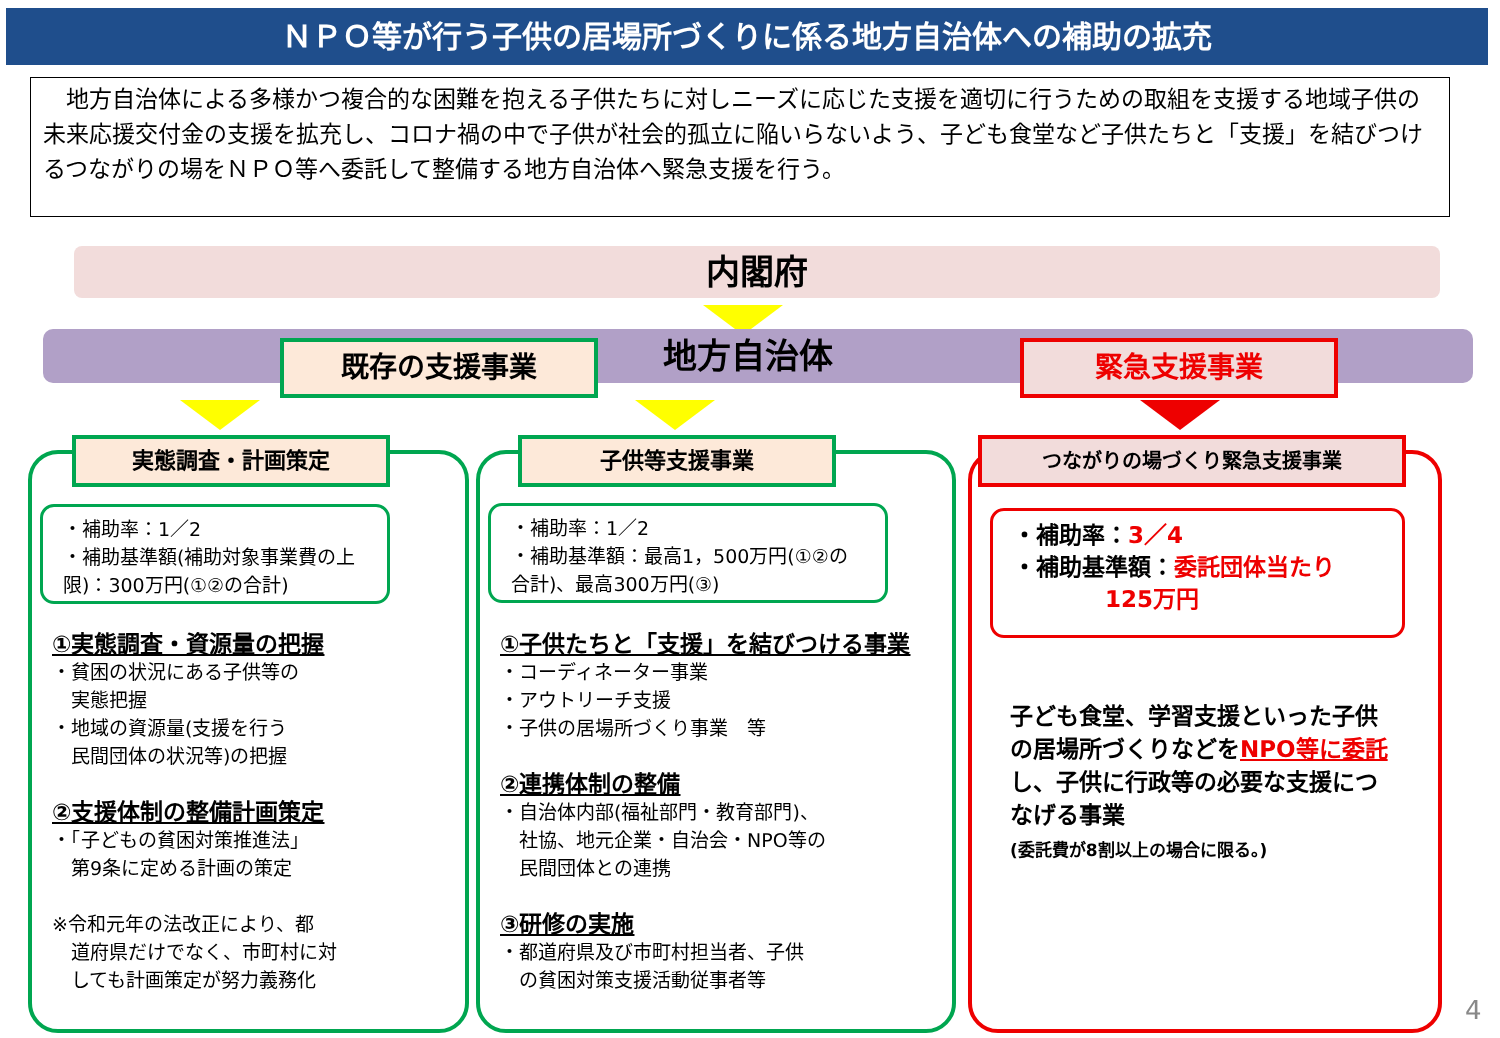ＮＰＯ等が行う子供の居場所づくりに係る地方自治体への補助の拡充
　地方自治体による多様かつ複合的な困難を抱える子供たちに対しニーズに応じた支援を適切に行うための取組を支援する地域子供の未来応援交付金の支援を拡充し、コロナ禍の中で子供が社会的孤立に陥いらないよう、子ども食堂など子供たちと「支援」を結びつけるつながりの場をＮＰＯ等へ委託して整備する地方自治体へ緊急支援を行う。
内閣府
地方自治体 既存の支援事業 緊急支援事業
実態調査・計画策定 子供等支援事業 つながりの場づくり緊急支援事業
・補助率：1／2
・補助基準額(補助対象事業費の上限)：300万円(①②の合計)
・補助率：1／2
・補助基準額：最高1，500万円(①②の合計)、最高300万円(③)
・補助率：3／4
・補助基準額：委託団体当たり
　　　　125万円
①実態調査・資源量の把握
・貧困の状況にある子供等の
　実態把握
・地域の資源量(支援を行う
　民間団体の状況等)の把握
②支援体制の整備計画策定
・「子どもの貧困対策推進法」
　第9条に定める計画の策定
※令和元年の法改正により、都
　道府県だけでなく、市町村に対
　しても計画策定が努力義務化
①子供たちと「支援」を結びつける事業
・コーディネーター事業
・アウトリーチ支援
・子供の居場所づくり事業　等
②連携体制の整備
・自治体内部(福祉部門・教育部門)、
　社協、地元企業・自治会・NPO等の
　民間団体との連携
③研修の実施
・都道府県及び市町村担当者、子供
　の貧困対策支援活動従事者等
子ども食堂、学習支援といった子供の居場所づくりなどをNPO等に委託し、子供に行政等の必要な支援につなげる事業
(委託費が8割以上の場合に限る。)
4